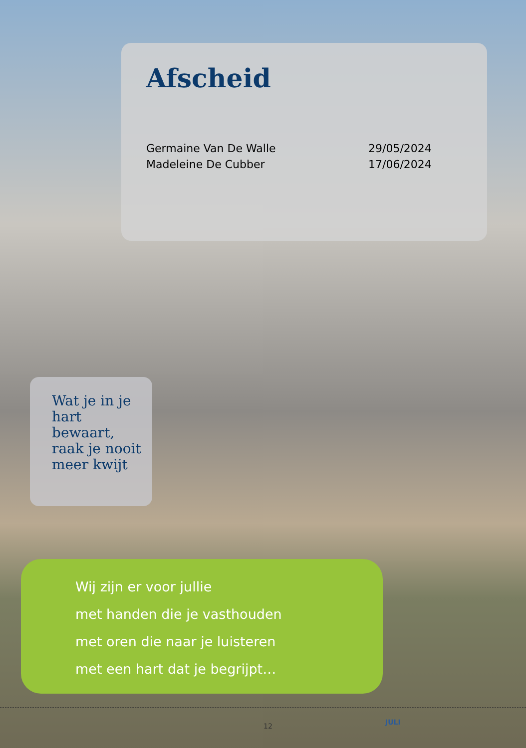Afscheid
Germaine Van De Walle 29/05/2024
Madeleine De Cubber 17/06/2024
Wat je in je hart bewaart, raak je nooit meer kwijt
Wij zijn er voor jullie
met handen die je vasthouden
met oren die naar je luisteren
met een hart dat je begrijpt…
12 JULI